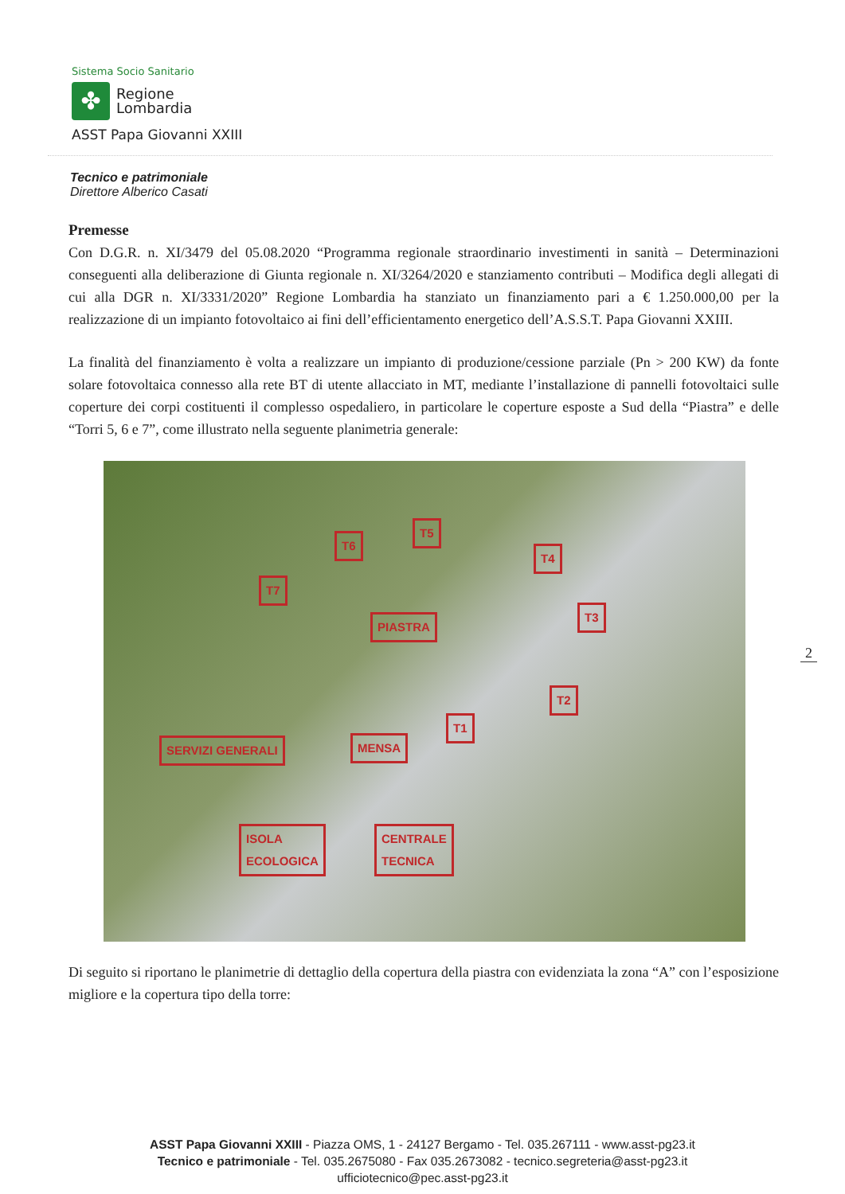Sistema Socio Sanitario
✤
Regione
Lombardia
ASST Papa Giovanni XXIII
Tecnico e patrimoniale
Direttore Alberico Casati
Premesse
Con D.G.R. n. XI/3479 del 05.08.2020 “Programma regionale straordinario investimenti in sanità – Determinazioni conseguenti alla deliberazione di Giunta regionale n. XI/3264/2020 e stanziamento contributi – Modifica degli allegati di cui alla DGR n. XI/3331/2020” Regione Lombardia ha stanziato un finanziamento pari a € 1.250.000,00 per la realizzazione di un impianto fotovoltaico ai fini dell’efficientamento energetico dell’A.S.S.T. Papa Giovanni XXIII.
La finalità del finanziamento è volta a realizzare un impianto di produzione/cessione parziale (Pn > 200 KW) da fonte solare fotovoltaica connesso alla rete BT di utente allacciato in MT, mediante l’installazione di pannelli fotovoltaici sulle coperture dei corpi costituenti il complesso ospedaliero, in particolare le coperture esposte a Sud della “Piastra” e delle “Torri 5, 6 e 7”, come illustrato nella seguente planimetria generale:
T6
T5
T4
T7
PIASTRA
T3
T2
T1
SERVIZI GENERALI MENSA
ISOLA
ECOLOGICA
CENTRALE
TECNICA
Di seguito si riportano le planimetrie di dettaglio della copertura della piastra con evidenziata la zona “A” con l’esposizione migliore e la copertura tipo della torre:
2
ASST Papa Giovanni XXIII - Piazza OMS, 1 - 24127 Bergamo - Tel. 035.267111 - www.asst-pg23.it
Tecnico e patrimoniale - Tel. 035.2675080 - Fax 035.2673082 - tecnico.segreteria@asst-pg23.it
ufficiotecnico@pec.asst-pg23.it